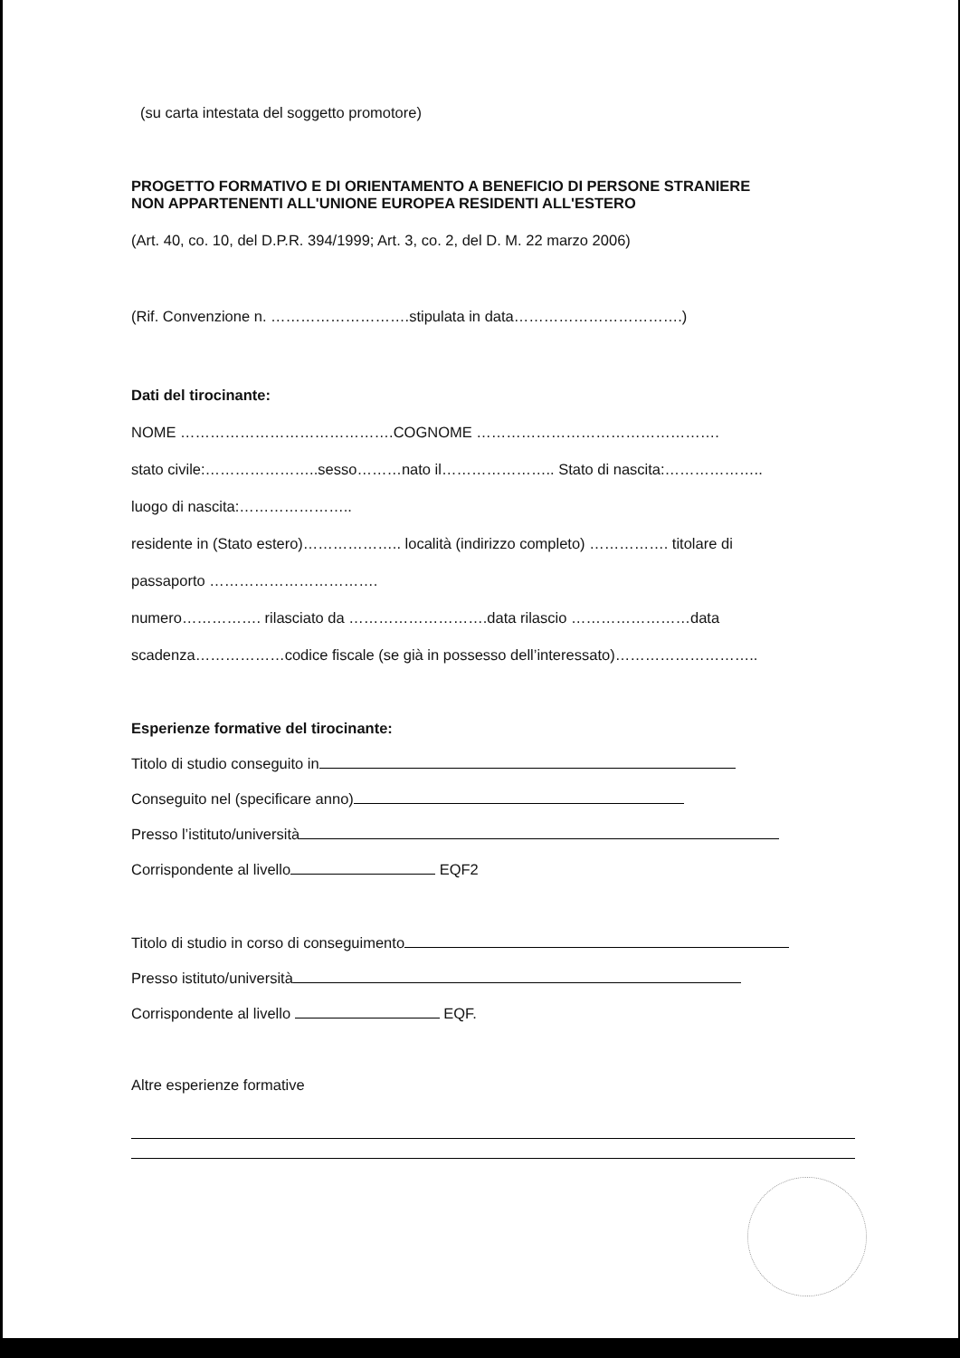(su carta intestata del soggetto promotore)
PROGETTO FORMATIVO E DI ORIENTAMENTO A BENEFICIO DI PERSONE STRANIERE
NON APPARTENENTI ALL'UNIONE EUROPEA RESIDENTI ALL'ESTERO
(Art. 40, co. 10, del D.P.R. 394/1999; Art. 3, co. 2, del D. M. 22 marzo 2006)
(Rif. Convenzione n. ……………………….stipulata in data…………………………….)
Dati del tirocinante:
NOME …………………………………….COGNOME ………………………………………….
stato civile:…………………..sesso………nato il………………….. Stato di nascita:………………..
luogo di nascita:…………………..
residente in (Stato estero)……………….. località (indirizzo completo) ……………. titolare di
passaporto …………………………….
numero……………. rilasciato da ……………………….data rilascio ……………………data
scadenza………………codice fiscale (se già in possesso dell’interessato)………………………..
Esperienze formative del tirocinante:
Titolo di studio conseguito in
Conseguito nel (specificare anno)
Presso l’istituto/università
Corrispondente al livello EQF2
Titolo di studio in corso di conseguimento
Presso istituto/università
Corrispondente al livello EQF.
Altre esperienze formative